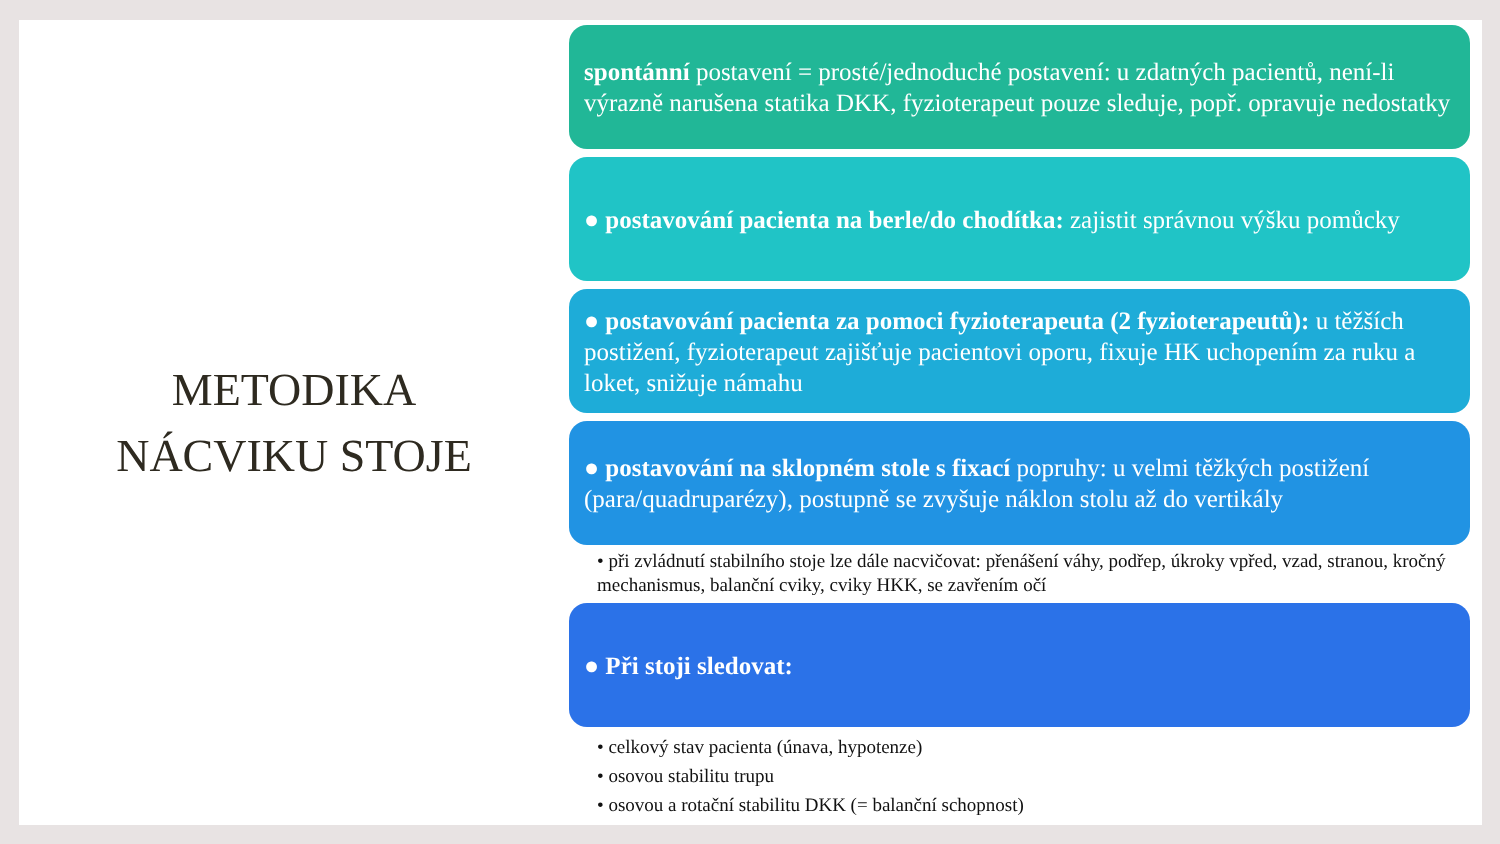METODIKA
NÁCVIKU STOJE
spontánní postavení = prosté/jednoduché postavení: u zdatných pacientů, není-li výrazně narušena statika DKK, fyzioterapeut pouze sleduje, popř. opravuje nedostatky
● postavování pacienta na berle/do chodítka: zajistit správnou výšku pomůcky
● postavování pacienta za pomoci fyzioterapeuta (2 fyzioterapeutů): u těžších postižení, fyzioterapeut zajišťuje pacientovi oporu, fixuje HK uchopením za ruku a loket, snižuje námahu
● postavování na sklopném stole s fixací popruhy: u velmi těžkých postižení (para/quadruparézy), postupně se zvyšuje náklon stolu až do vertikály
• při zvládnutí stabilního stoje lze dále nacvičovat: přenášení váhy, podřep, úkroky vpřed, vzad, stranou, kročný mechanismus, balanční cviky, cviky HKK, se zavřením očí
● Při stoji sledovat:
• celkový stav pacienta (únava, hypotenze)
• osovou stabilitu trupu
• osovou a rotační stabilitu DKK (= balanční schopnost)